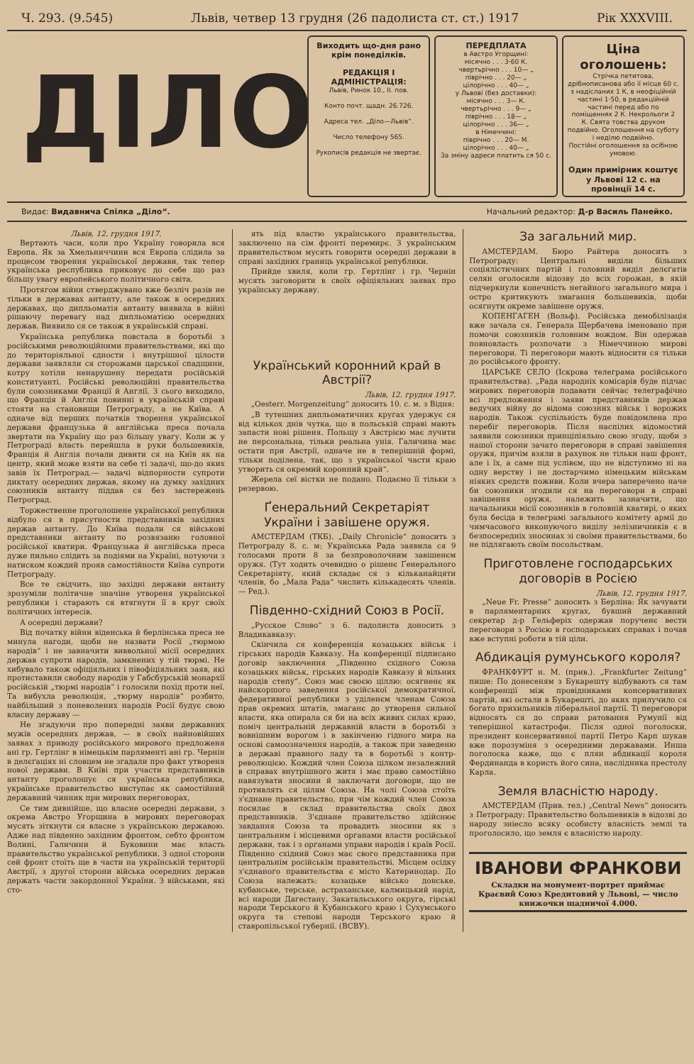Ч. 293. (9.545) Львів, четвер 13 грудня (26 падолиста ст. ст.) 1917 Рік XXXVIII.
ДІЛО
Виходить що-дня рано крім понеділків.
РЕДАКЦІЯ І АДМІНІСТРАЦІЯ:
Львів, Ринок 10., II. пов.
Конто почт. щадн. 26.726.
Адреса тел. „Діло—Львів“.
Число телефону 565.
Рукописів редакція не звертає.
ПЕРЕДПЛАТА
в Австро Угорщині:
місячно . . . 3·60 К.
чвертьрічно . . . 10— „
піврічно . . . 20— „
цілорічно . . . 40— „
у Львові (без доставки):
місячно . . . 3— К.
чвертьрічно . . . 9— „
піврічно . . . 18— „
цілорічно . . . 36— „
в Німеччині:
піврічно . . . 20— М.
цілорічно . . . 40— „
За зміну адреси платить ся 50 с.
Ціна оголошень:
Стрічка петитова, дрібнописанова або її місце 60 с. з надісланих 1 К, в неофіційній частині 1·50, в редакційній частині перед або по поміщеннях 2 К. Некрольоги 2 К. Свята товства друком подвійно. Оголошення на суботу і неділю подвійно.
Постійні оголошення за осібною умовою.
Один примірник коштує у Львові 12 с. на провінції 14 с.
Видає: Видавнича Спілка „Діло“. Начальний редактор: Д-р Василь Панейко.
Львів, 12. грудня 1917.
Вертають часи, коли про Україну говорила вся Европа. Як за Хмельниччини вся Европа слідила за процесом творення української держави, так тепер українська республика приковує до себе що раз більшу увагу европейського політичного світа.
Протягом війни стверджувано вже безліч разів не тільки в державах антанту, але також в осередних державах, що дипльоматія антанту виявила в війні рішаючу перевагу над дипльоматією осередних держав. Виявило ся се також в українській справі.
Українська република повстала в боротьбі з російськими революційними правительствами, які що до територіяльної єдности і внутрішної цілости держави заявляли ся сторожами царської спадщини, котру хотіли ненарушену передати російській конституанті. Російські революційні правительства були союзниками Франції й Англії. З сього виходило, що Франція й Англія повинні в українській справі стояти на становищи Петрограду, а не Київа. А одначе від перших початків творення української держави французька й англійська преса почала звертати на Україну що раз більшу увагу. Коли ж у Петрограді власть перейшла в руки большевиків, Франція й Англія почали дивити ся на Київ як на центр, який може взяти на себе ті задачі, що-до яких завів їх Петроград.— задачі відпорности супроти диктату осередних держав, якому на думку західних союзників антанту піддав ся без застережень Петроград.
Торжественне проголошене української републики відбуло ся в присутности представників західних держав антанту. До Київа подали ся військові представники антанту по розвязаню головної російської кватири. Французька й англійська преса дуже пильно слідить за подіями на Україні, нотуючи з натиском кождий прояв самостійности Київа супроти Петрограду.
Все те свідчить, що західні держави антанту зрозуміли політичне значіне утвореня української републики і старають ся втягнути її в круг своїх політичних інтересів.
А осередні держави?
Від початку війни віденська й берлінська преса не минула нагоди, щоби не назвати Росії „тюрмою народів“ і не завначити виввольної місії осередних держав супроти народів, замкнених у тій тюрмі. Не хибувало також офіціяльних і півофіціяльних заяв, які протиставили свободу народів у Габсбурській монархії російській „тюрмі народів“ і голосили похід проти неї. Та вибухла революція, „тюрму народів“ розбито, найбільший з поневолених народів Росії будує свою власну державу —
Не згадуючи про попередні заяви державних мужів осередних держав, — в своїх найновійших заявах з приводу російського мирового предложеня ані гр. Гертлінг в німецькім парляменті ані гр. Чернін в делєґаціях ні словцем не згадали про факт утвореня нової держави. В Київі при участи представників антанту проголошує ся українська република, українське правительство виступає як самостійний державний чинник при мирових переговорах,
Се тим дивнійше, що власне осередні держави, з окрема Австро Угорщина в мирових переговорах мусять зіткнути ся власне з українською державою. Адже над південно західним фронтом, себто фронтом Волині, Галичини й Буковини має власть правительство української републики. З одної сторони сей фронт стоїть ще в части на українській території Австрії, з другої сторони війська осередних держав держать части закордонної України. З військами, які сто-
ять під властю українського правительства, заключено на сім фронті перемирє. З українським правительством мусять говорити осередні держави в справі західних границь української републики.
Прийде хвиля, коли гр. Гертлінг і гр. Чернін мусять заговорити в своїх офіціяльних заявах про українську державу.
Український коронний край в Австрії?
Львів, 12. грудня 1917.
„Oesterr. Morgenzeitung“ доносить 10. с. м. з Відня:
„В тутешних дипльоматичних кругах удержує ся від кількох днів чутка, що в польській справі мають запасти нові рішеня. Польщу з Австрією має лучити не персональна, тільки реальна унія. Галичина має остати при Австрії, одначе не в теперішній формі, тільки поділена, так, що з української части краю утворить ся окремий коронний край“.
Жерела сеї вістки не подано. Подаємо її тільки з резервою.
Ґенеральний Секретаріят України і завішене оружя.
АМСТЕРДАМ (ТКБ). „Daily Chronicle“ доносить з Петрограду 8. с. м: Українська Рада заявила ся 9 голосами проти 8 за безпроволочним завішенєм оружя. (Тут ходить очевидно о рішенє Ґенерального Секретаріяту, який складає ся з кільканайцяти членів, бо „Мала Рада“ числить кількадесять членів. — Ред.).
Південно-східний Союз в Росії.
„Русское Слово“ з 6. падолиста доносить з Владикавказу:
Скінчила ся конференція козацьких військ і гірських народів Кавказу. На конференції підписано договір заключення „Південно східного Союза козацьких військ, гірських народів Кавказу й вільних народів степу“. Союз має своєю ціллю: осягненє як найскоршого заведення російської демократичної, федеративної републики з уділенєм членам Союза прав окремих штатів, змаганє до утвореня сильної власти, яка опирала ся би на всіх живих силах краю, поміч центральній державній власти в боротьбі з вовнішним ворогом і в закінченю гідного мира на основі самоозначення народів, а також при заведеню в державі правного ладу та в боротьбі з контр-революцією. Кождий член Союза цілком незалежний в справах внутрішного житя і має право самостійно навязувати зносини й заключати договори, що не противлять ся цілям Союза. На чолі Союза стоїть з'єднане правительство, при чім кождий член Союза посилає в склад правительства своїх двох представників. З'єднане правительство здійснює завдання Союза та провадить зносини як з центральним і місцевими органами власти російської держави, так і з органами управи народів і країв Росії. Південно східний Союз має свого представника при центральнім російськім правительстві. Місцем осідку з'єднаного правительства є місто Катеринодар. До Союза належать: козацьке військо донське, кубанське, терське, астраханське, калмицький нарід, всі народи Дагестану, Закатальського округа, гірські народи Терського й Кубанського краю і Сухумського округа та степові народи Терського краю й ставропільської губернії. (ВСВУ).
За загальний мир.
АМСТЕРДАМ. Бюро Райтера доносить з Петрограду: Центральні виділи більших соціялістичних партій і головний виділ делєґатів селян оголосили відозву до всіх горожан, в якій підчеркнули конечність негайного загального мира і остро критикують змагання большевиків, щоби осягнути окреме завішене оружя.
КОПЕНГАГЕН (Вольф). Російська демобілізація вже зачала ся. Генерала Щербачева іменовано при помочи союзників головним вождом. Він одержав повновласть розпочати з Німеччиною мирові переговори. Ті переговори мають відносити ся тільки до російського фронту.
ЦАРСЬКЕ СЕЛО (Іскрова телеграма російського правительства). „Рада народніх комісарів буде підчас мирових переговорів подавати сейчас телеграфічно всі предложення і заяви представників держав ведучих війну до відома союзних військ і ворожих народів. Також суспільність буде повідомлена про перебіг переговорів. Після наспілих відомостий заявили союзники принціпіяльно свою згоду, щоби з нашої сторони зачато переговори в справі завішення оружя, причім взяли в рахунок не тільки наш фронт, але і їх, а саме під услівєм, що не відступимо ні на одну верству і не достарчимо німецьким військам ніяких средств поживи. Коли вчера заперечено наче би союзники згодили ся на переговори в справі завішення оружя, належить зазначити, що начальники місії союзників в головній кватирі, о яких була бесіда в телеграмі загального комітету армії до чимчасового виконуючого виділу зелізничників є в безпосередніх зносинах зі своїми правительствами, бо не підлягають своїм посольствам.
Приготовлене господарських договорів в Росією
Львів, 12. грудня 1917.
„Neue Fr. Presse“ доносить з Берліна: Як зачувати в парляментарних кругах, бувший державний секретар д-р Гельферіх одержав порученє вести переговори з Росією в господарських справах і почав вже вступні роботи в тій ціли.
Абдикація румунського короля?
ФРАНКФУРТ н. М. (прив.). „Frankfurter Zeitung“ пише: По донесеням з Букарешту відбувають ся там конференції між провідниками консервативних партій, які остали в Букарешті, до яких прилучило ся богато прихильників ліберальної партії. Ті переговори відносять ся до справи ратовання Румунії від теперішної катастрофи. Після одної поголоски, президент консервативної партії Петро Карп шукав вже порозуміня з осередними державами. Инша поголоска каже, що є плян абдикації короля Фердинанда в користь його сина, наслідника престолу Карла.
Земля власністю народу.
АМСТЕРДАМ (Прив. тел.) „Central News“ доносить з Петрограду: Правительство большевиків в відозві до народу зніесло всяку особисту власність землі та проголосило, що земля є власністю народу.
ІВАНОВИ ФРАНКОВИ
Складки на монумент-портрет приймає Краєвий Союз Кредитовий у Львові, — число книжочки щадничої 4.000.